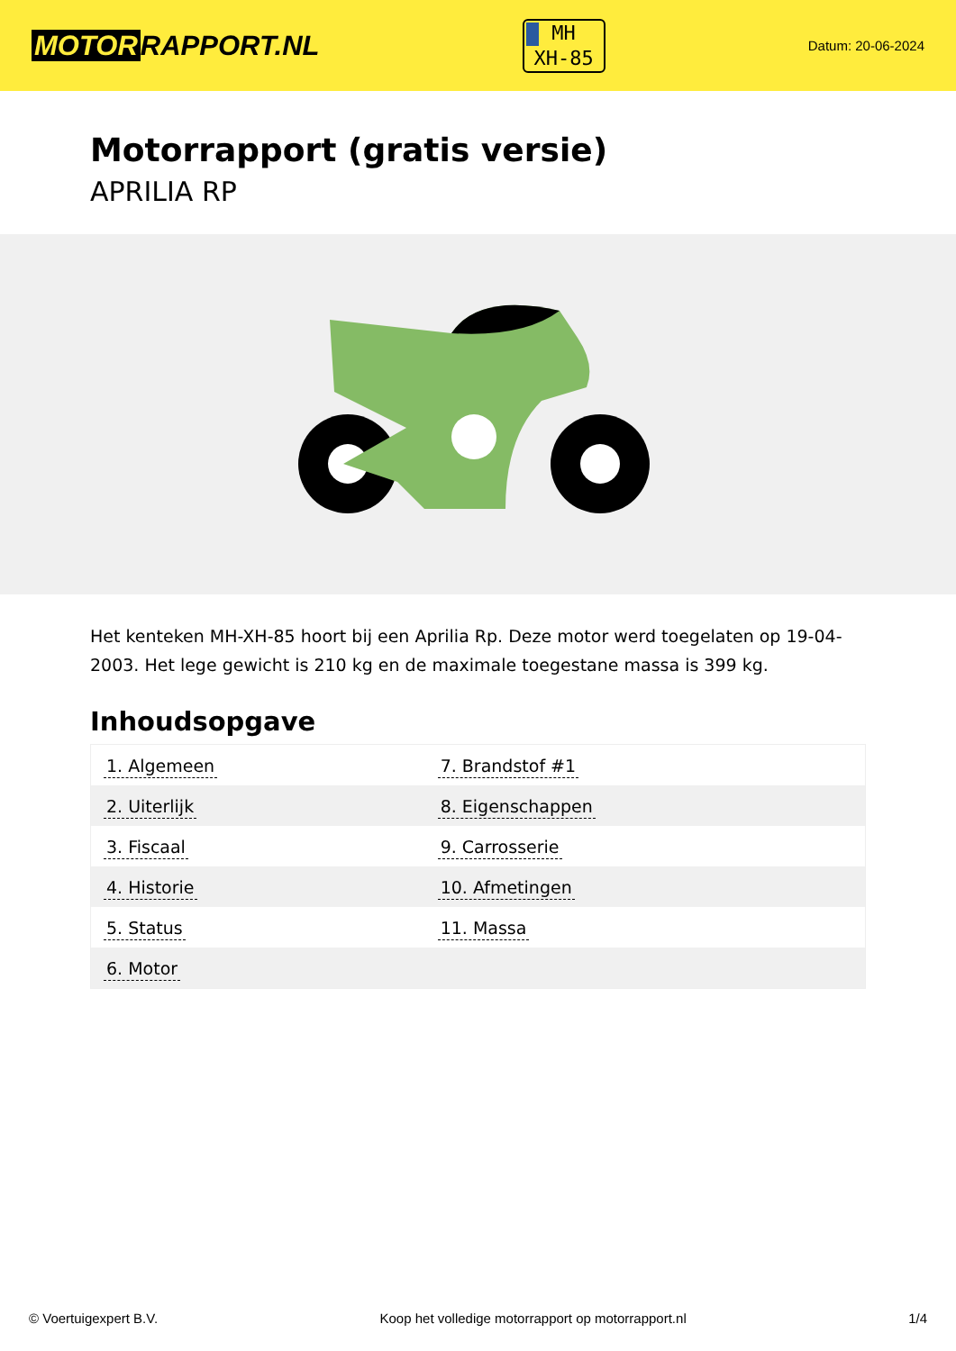MOTOR RAPPORT.NL
MH
XH-85
Datum: 20-06-2024
Motorrapport (gratis versie)
APRILIA RP
Het kenteken MH-XH-85 hoort bij een Aprilia Rp. Deze motor werd toegelaten op 19-04-2003. Het lege gewicht is 210 kg en de maximale toegestane massa is 399 kg.
Inhoudsopgave
| 1. Algemeen | 7. Brandstof #1 |
| 2. Uiterlijk | 8. Eigenschappen |
| 3. Fiscaal | 9. Carrosserie |
| 4. Historie | 10. Afmetingen |
| 5. Status | 11. Massa |
| 6. Motor | |
© Voertuigexpert B.V. Koop het volledige motorrapport op motorrapport.nl
1/4